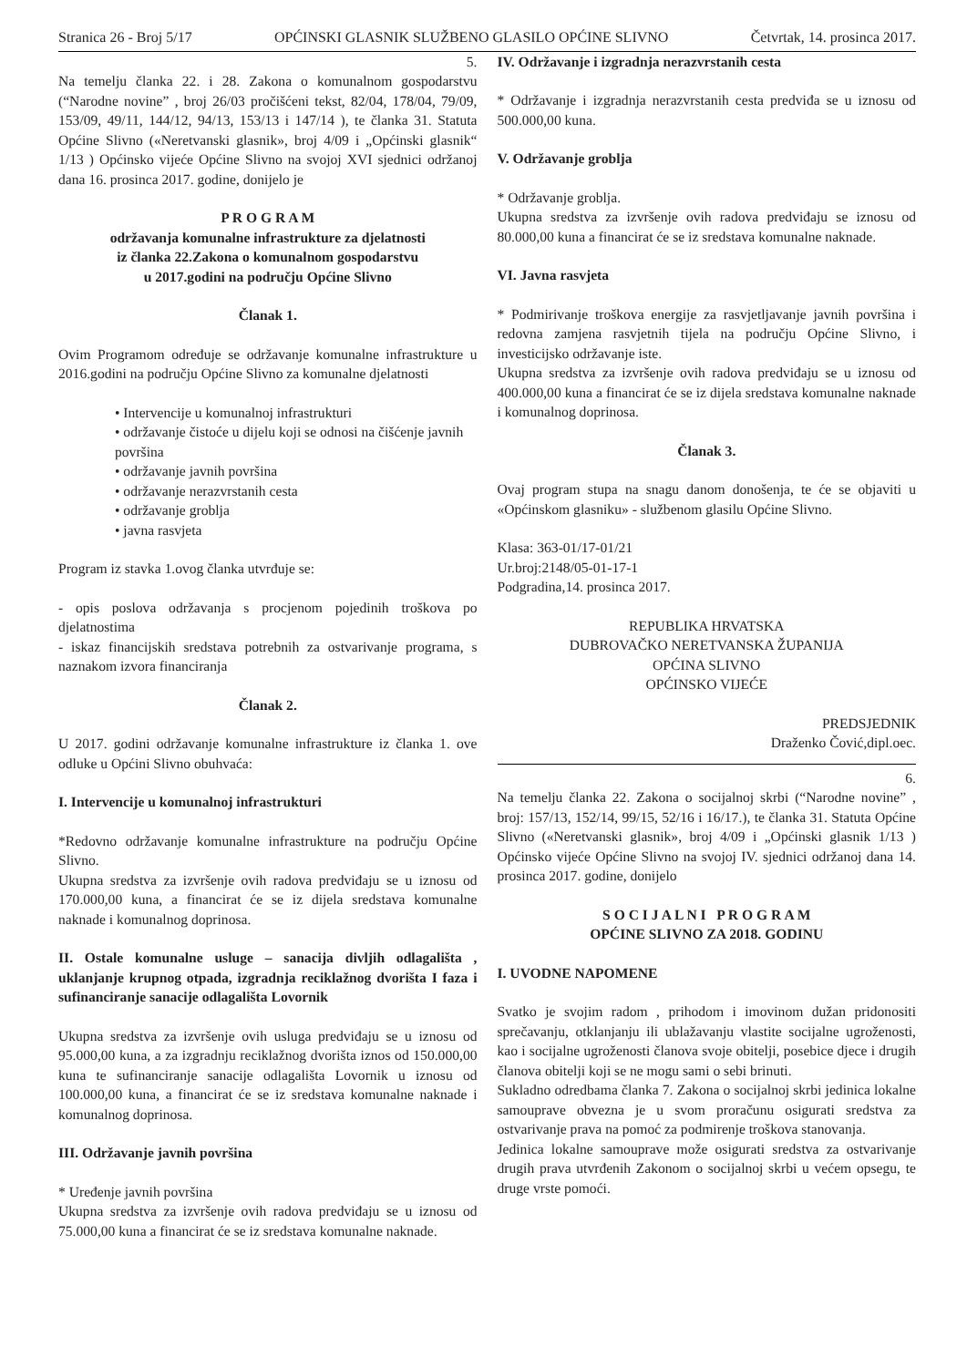Stranica 26 - Broj 5/17 OPĆINSKI GLASNIK SLUŽBENO GLASILO OPĆINE SLIVNO Četvrtak, 14. prosinca 2017.
5.
Na temelju članka 22. i 28. Zakona o komunalnom gospodarstvu (“Narodne novine” , broj 26/03 pročišćeni tekst, 82/04, 178/04, 79/09, 153/09, 49/11, 144/12, 94/13, 153/13 i 147/14 ), te članka 31. Statuta Općine Slivno («Neretvanski glasnik», broj 4/09 i „Općinski glasnik“ 1/13 ) Općinsko vijeće Općine Slivno na svojoj XVI sjednici održanoj dana 16. prosinca 2017. godine, donijelo je
P R O G R A M
održavanja komunalne infrastrukture za djelatnosti
iz članka 22.Zakona o komunalnom gospodarstvu
u 2017.godini na području Općine Slivno
Članak 1.
Ovim Programom određuje se održavanje komunalne infrastrukture u 2016.godini na području Općine Slivno za komunalne djelatnosti
• Intervencije u komunalnoj infrastrukturi
• održavanje čistoće u dijelu koji se odnosi na čišćenje javnih površina
• održavanje javnih površina
• održavanje nerazvrstanih cesta
• održavanje groblja
• javna rasvjeta
Program iz stavka 1.ovog članka utvrđuje se:
- opis poslova održavanja s procjenom pojedinih troškova po djelatnostima
- iskaz financijskih sredstava potrebnih za ostvarivanje programa, s naznakom izvora financiranja
Članak 2.
U 2017. godini održavanje komunalne infrastrukture iz članka 1. ove odluke u Općini Slivno obuhvaća:
I. Intervencije u komunalnoj infrastrukturi
*Redovno održavanje komunalne infrastrukture na području Općine Slivno.
Ukupna sredstva za izvršenje ovih radova predviđaju se u iznosu od 170.000,00 kuna, a financirat će se iz dijela sredstava komunalne naknade i komunalnog doprinosa.
II. Ostale komunalne usluge – sanacija divljih odlagališta , uklanjanje krupnog otpada, izgradnja reciklažnog dvorišta I faza i sufinanciranje sanacije odlagališta Lovornik
Ukupna sredstva za izvršenje ovih usluga predviđaju se u iznosu od 95.000,00 kuna, a za izgradnju reciklažnog dvorišta iznos od 150.000,00 kuna te sufinanciranje sanacije odlagališta Lovornik u iznosu od 100.000,00 kuna, a financirat će se iz sredstava komunalne naknade i komunalnog doprinosa.
III. Održavanje javnih površina
* Uređenje javnih površina
Ukupna sredstva za izvršenje ovih radova predviđaju se u iznosu od 75.000,00 kuna a financirat će se iz sredstava komunalne naknade.
IV. Održavanje i izgradnja nerazvrstanih cesta
* Održavanje i izgradnja nerazvrstanih cesta predviđa se u iznosu od 500.000,00 kuna.
V. Održavanje groblja
* Održavanje groblja.
Ukupna sredstva za izvršenje ovih radova predviđaju se iznosu od 80.000,00 kuna a financirat će se iz sredstava komunalne naknade.
VI. Javna rasvjeta
* Podmirivanje troškova energije za rasvjetljavanje javnih površina i redovna zamjena rasvjetnih tijela na području Općine Slivno, i investicijsko održavanje iste.
Ukupna sredstva za izvršenje ovih radova predviđaju se u iznosu od 400.000,00 kuna a financirat će se iz dijela sredstava komunalne naknade i komunalnog doprinosa.
Članak 3.
Ovaj program stupa na snagu danom donošenja, te će se objaviti u «Općinskom glasniku» - službenom glasilu Općine Slivno.
Klasa: 363-01/17-01/21
Ur.broj:2148/05-01-17-1
Podgradina,14. prosinca 2017.
REPUBLIKA HRVATSKA
DUBROVAČKO NERETVANSKA ŽUPANIJA
OPĆINA SLIVNO
OPĆINSKO VIJEĆE
PREDSJEDNIK
Draženko Čović,dipl.oec.
6.
Na temelju članka 22. Zakona o socijalnoj skrbi (“Narodne novine” , broj: 157/13, 152/14, 99/15, 52/16 i 16/17.), te članka 31. Statuta Općine Slivno («Neretvanski glasnik», broj 4/09 i „Općinski glasnik 1/13 ) Općinsko vijeće Općine Slivno na svojoj IV. sjednici održanoj dana 14. prosinca 2017. godine, donijelo
S O C I J A L N I P R O G R A M
OPĆINE SLIVNO ZA 2018. GODINU
I. UVODNE NAPOMENE
Svatko je svojim radom , prihodom i imovinom dužan pridonositi sprečavanju, otklanjanju ili ublažavanju vlastite socijalne ugroženosti, kao i socijalne ugroženosti članova svoje obitelji, posebice djece i drugih članova obitelji koji se ne mogu sami o sebi brinuti.
Sukladno odredbama članka 7. Zakona o socijalnoj skrbi jedinica lokalne samouprave obvezna je u svom proračunu osigurati sredstva za ostvarivanje prava na pomoć za podmirenje troškova stanovanja.
Jedinica lokalne samouprave može osigurati sredstva za ostvarivanje drugih prava utvrđenih Zakonom o socijalnoj skrbi u većem opsegu, te druge vrste pomoći.